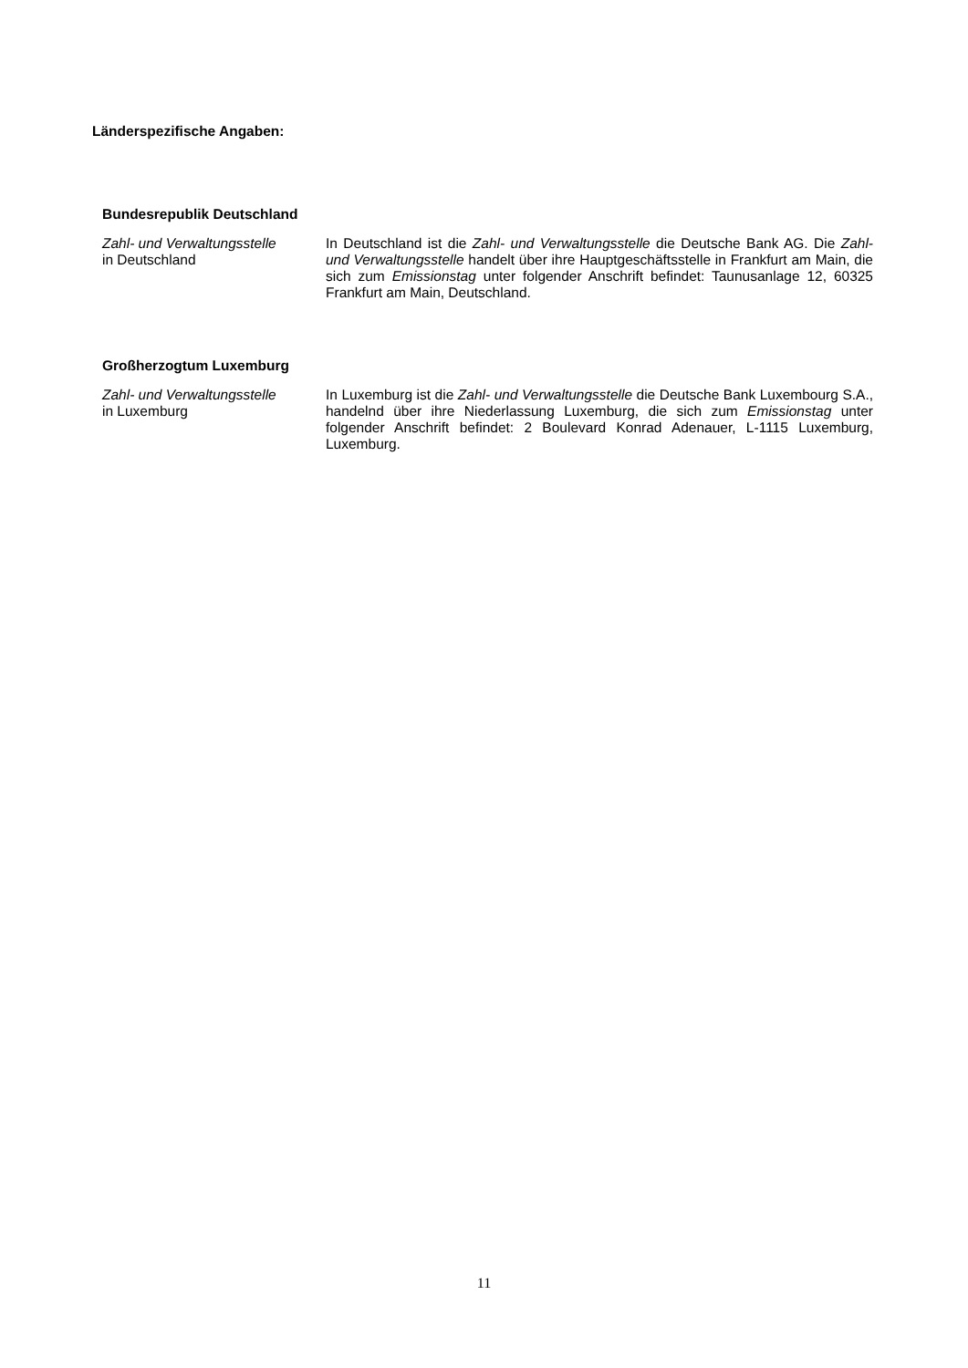Länderspezifische Angaben:
Bundesrepublik Deutschland
Zahl- und Verwaltungsstelle
in Deutschland
In Deutschland ist die Zahl- und Verwaltungsstelle die Deutsche Bank AG. Die Zahl- und Verwaltungsstelle handelt über ihre Hauptgeschäftsstelle in Frankfurt am Main, die sich zum Emissionstag unter folgender Anschrift befindet: Taunusanlage 12, 60325 Frankfurt am Main, Deutschland.
Großherzogtum Luxemburg
Zahl- und Verwaltungsstelle
in Luxemburg
In Luxemburg ist die Zahl- und Verwaltungsstelle die Deutsche Bank Luxembourg S.A., handelnd über ihre Niederlassung Luxemburg, die sich zum Emissionstag unter folgender Anschrift befindet: 2 Boulevard Konrad Adenauer, L-1115 Luxemburg, Luxemburg.
11